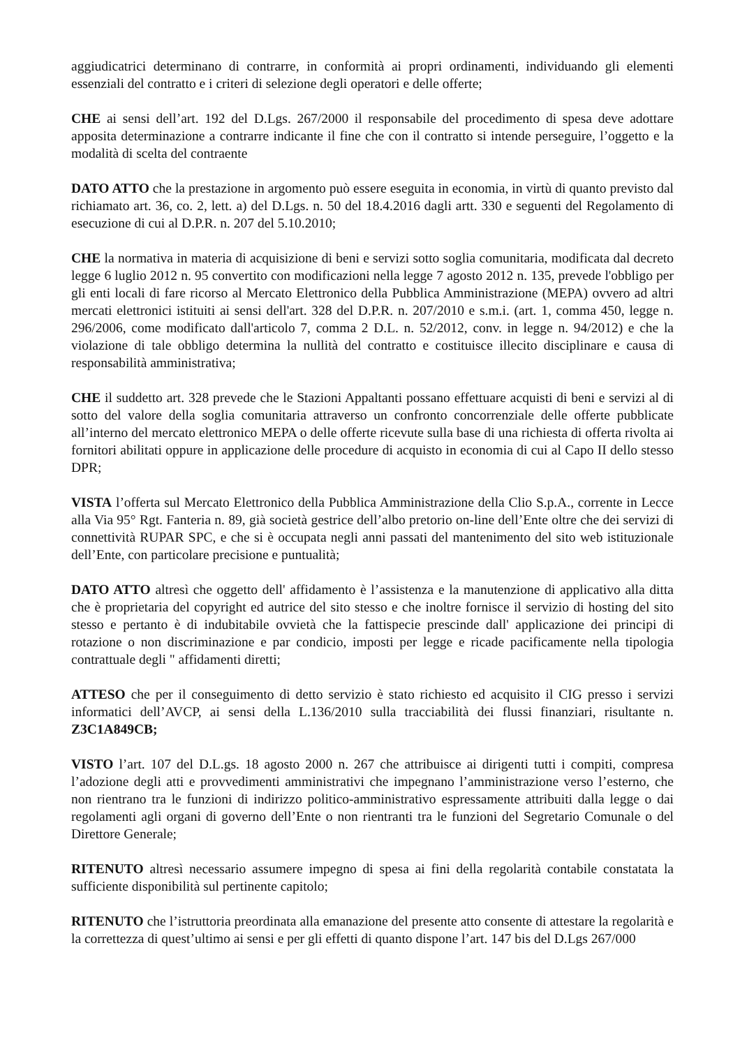aggiudicatrici determinano di contrarre, in conformità ai propri ordinamenti, individuando gli elementi essenziali del contratto e i criteri di selezione degli operatori e delle offerte;
CHE ai sensi dell’art. 192 del D.Lgs. 267/2000 il responsabile del procedimento di spesa deve adottare apposita determinazione a contrarre indicante il fine che con il contratto si intende perseguire, l’oggetto e la modalità di scelta del contraente
DATO ATTO che la prestazione in argomento può essere eseguita in economia, in virtù di quanto previsto dal richiamato art. 36, co. 2, lett. a) del D.Lgs. n. 50 del 18.4.2016 dagli artt. 330 e seguenti del Regolamento di esecuzione di cui al D.P.R. n. 207 del 5.10.2010;
CHE la normativa in materia di acquisizione di beni e servizi sotto soglia comunitaria, modificata dal decreto legge 6 luglio 2012 n. 95 convertito con modificazioni nella legge 7 agosto 2012 n. 135, prevede l'obbligo per gli enti locali di fare ricorso al Mercato Elettronico della Pubblica Amministrazione (MEPA) ovvero ad altri mercati elettronici istituiti ai sensi dell'art. 328 del D.P.R. n. 207/2010 e s.m.i. (art. 1, comma 450, legge n. 296/2006, come modificato dall'articolo 7, comma 2 D.L. n. 52/2012, conv. in legge n. 94/2012) e che la violazione di tale obbligo determina la nullità del contratto e costituisce illecito disciplinare e causa di responsabilità amministrativa;
CHE il suddetto art. 328 prevede che le Stazioni Appaltanti possano effettuare acquisti di beni e servizi al di sotto del valore della soglia comunitaria attraverso un confronto concorrenziale delle offerte pubblicate all’interno del mercato elettronico MEPA o delle offerte ricevute sulla base di una richiesta di offerta rivolta ai fornitori abilitati oppure in applicazione delle procedure di acquisto in economia di cui al Capo II dello stesso DPR;
VISTA l’offerta sul Mercato Elettronico della Pubblica Amministrazione della Clio S.p.A., corrente in Lecce alla Via 95° Rgt. Fanteria n. 89, già società gestrice dell’albo pretorio on-line dell’Ente oltre che dei servizi di connettività RUPAR SPC, e che si è occupata negli anni passati del mantenimento del sito web istituzionale dell’Ente, con particolare precisione e puntualità;
DATO ATTO altresì che oggetto dell' affidamento è l’assistenza e la manutenzione di applicativo alla ditta che è proprietaria del copyright ed autrice del sito stesso e che inoltre fornisce il servizio di hosting del sito stesso e pertanto è di indubitabile ovvietà che la fattispecie prescinde dall' applicazione dei principi di rotazione o non discriminazione e par condicio, imposti per legge e ricade pacificamente nella tipologia contrattuale degli " affidamenti diretti;
ATTESO che per il conseguimento di detto servizio è stato richiesto ed acquisito il CIG presso i servizi informatici dell’AVCP, ai sensi della L.136/2010 sulla tracciabilità dei flussi finanziari, risultante n. Z3C1A849CB;
VISTO l’art. 107 del D.L.gs. 18 agosto 2000 n. 267 che attribuisce ai dirigenti tutti i compiti, compresa l’adozione degli atti e provvedimenti amministrativi che impegnano l’amministrazione verso l’esterno, che non rientrano tra le funzioni di indirizzo politico-amministrativo espressamente attribuiti dalla legge o dai regolamenti agli organi di governo dell’Ente o non rientranti tra le funzioni del Segretario Comunale o del Direttore Generale;
RITENUTO altresì necessario assumere impegno di spesa ai fini della regolarità contabile constatata la sufficiente disponibilità sul pertinente capitolo;
RITENUTO che l’istruttoria preordinata alla emanazione del presente atto consente di attestare la regolarità e la correttezza di quest’ultimo ai sensi e per gli effetti di quanto dispone l’art. 147 bis del D.Lgs 267/000